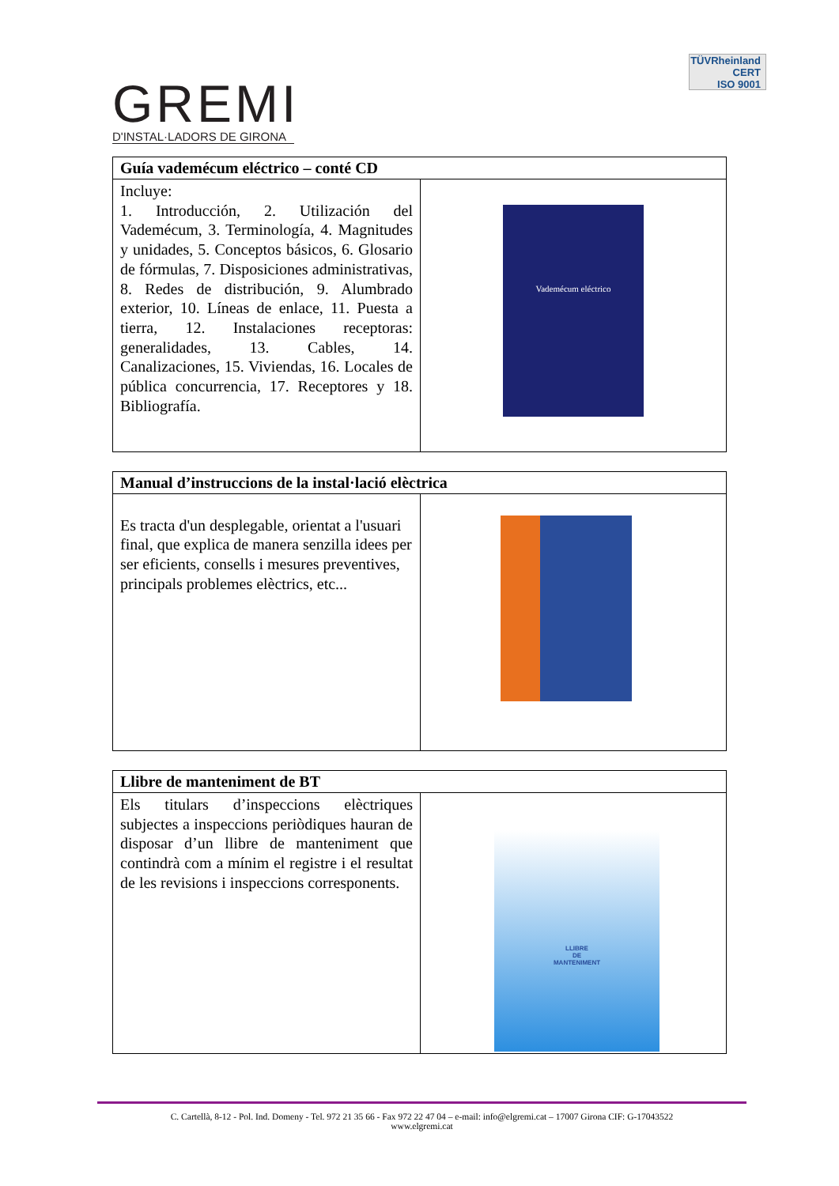GREMI
D'INSTAL·LADORS DE GIRONA
TÜVRheinland
CERT
ISO 9001
| Guía vademécum eléctrico – conté CD | |
| --- | --- |
| Incluye: 1. Introducción, 2. Utilización del Vademécum, 3. Terminología, 4. Magnitudes y unidades, 5. Conceptos básicos, 6. Glosario de fórmulas, 7. Disposiciones administrativas, 8. Redes de distribución, 9. Alumbrado exterior, 10. Líneas de enlace, 11. Puesta a tierra, 12. Instalaciones receptoras: generalidades, 13. Cables, 14. Canalizaciones, 15. Viviendas, 16. Locales de pública concurrencia, 17. Receptores y 18. Bibliografía. | Vademécum eléctrico |
| Manual d’instruccions de la instal·lació elèctrica | |
| --- | --- |
| Es tracta d'un desplegable, orientat a l'usuari final, que explica de manera senzilla idees per ser eficients, consells i mesures preventives, principals problemes elèctrics, etc... | |
| Llibre de manteniment de BT | |
| --- | --- |
| Els titulars d’inspeccions elèctriques subjectes a inspeccions periòdiques hauran de disposar d’un llibre de manteniment que contindrà com a mínim el registre i el resultat de les revisions i inspeccions corresponents. | LLIBRE DE MANTENIMENT |
C. Cartellà, 8-12 - Pol. Ind. Domeny - Tel. 972 21 35 66 - Fax 972 22 47 04 – e-mail: info@elgremi.cat – 17007 Girona CIF: G-17043522
www.elgremi.cat